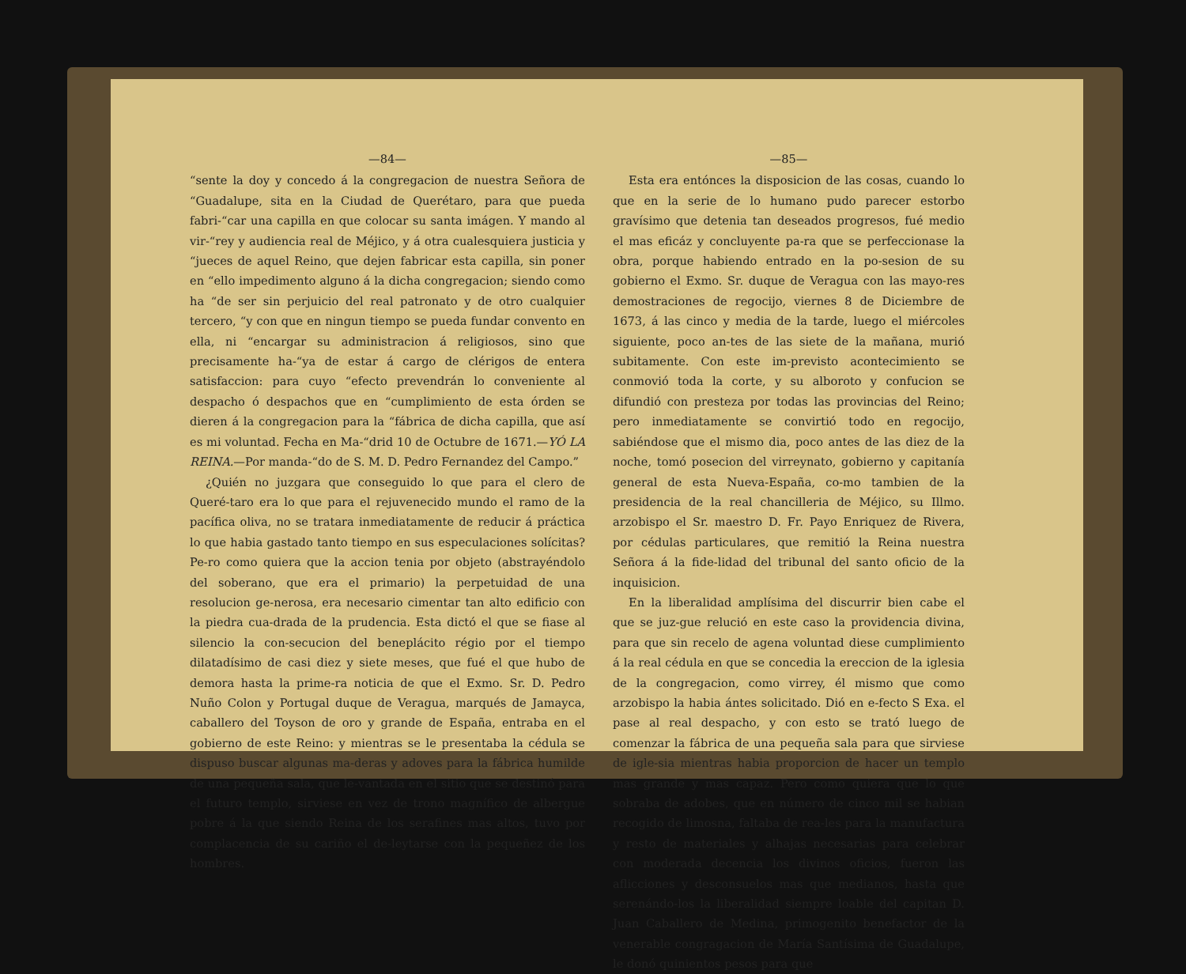—84—
“sente la doy y concedo á la congregacion de nuestra Señora de “Guadalupe, sita en la Ciudad de Querétaro, para que pueda fabri-“car una capilla en que colocar su santa imágen. Y mando al vir-“rey y audiencia real de Méjico, y á otra cualesquiera justicia y “jueces de aquel Reino, que dejen fabricar esta capilla, sin poner en “ello impedimento alguno á la dicha congregacion; siendo como ha “de ser sin perjuicio del real patronato y de otro cualquier tercero, “y con que en ningun tiempo se pueda fundar convento en ella, ni “encargar su administracion á religiosos, sino que precisamente ha-“ya de estar á cargo de clérigos de entera satisfaccion: para cuyo “efecto prevendrán lo conveniente al despacho ó despachos que en “cumplimiento de esta órden se dieren á la congregacion para la “fábrica de dicha capilla, que así es mi voluntad. Fecha en Ma-“drid 10 de Octubre de 1671.—YÓ LA REINA.—Por manda-“do de S. M. D. Pedro Fernandez del Campo.”
¿Quién no juzgara que conseguido lo que para el clero de Queré-taro era lo que para el rejuvenecido mundo el ramo de la pacífica oliva, no se tratara inmediatamente de reducir á práctica lo que habia gastado tanto tiempo en sus especulaciones solícitas? Pe-ro como quiera que la accion tenia por objeto (abstrayéndolo del soberano, que era el primario) la perpetuidad de una resolucion ge-nerosa, era necesario cimentar tan alto edificio con la piedra cua-drada de la prudencia. Esta dictó el que se fiase al silencio la con-secucion del beneplácito régio por el tiempo dilatadísimo de casi diez y siete meses, que fué el que hubo de demora hasta la prime-ra noticia de que el Exmo. Sr. D. Pedro Nuño Colon y Portugal duque de Veragua, marqués de Jamayca, caballero del Toyson de oro y grande de España, entraba en el gobierno de este Reino: y mientras se le presentaba la cédula se dispuso buscar algunas ma-deras y adoves para la fábrica humilde de una pequeña sala, que le-vantada en el sitio que se destinó para el futuro templo, sirviese en vez de trono magnífico de albergue pobre á la que siendo Reina de los serafines mas altos, tuvo por complacencia de su cariño el de-leytarse con la pequeñez de los hombres.
—85—
Esta era entónces la disposicion de las cosas, cuando lo que en la serie de lo humano pudo parecer estorbo gravísimo que detenia tan deseados progresos, fué medio el mas eficáz y concluyente pa-ra que se perfeccionase la obra, porque habiendo entrado en la po-sesion de su gobierno el Exmo. Sr. duque de Veragua con las mayo-res demostraciones de regocijo, viernes 8 de Diciembre de 1673, á las cinco y media de la tarde, luego el miércoles siguiente, poco an-tes de las siete de la mañana, murió subitamente. Con este im-previsto acontecimiento se conmovió toda la corte, y su alboroto y confucion se difundió con presteza por todas las provincias del Reino; pero inmediatamente se convirtió todo en regocijo, sabiéndose que el mismo dia, poco antes de las diez de la noche, tomó posecion del virreynato, gobierno y capitanía general de esta Nueva-España, co-mo tambien de la presidencia de la real chancilleria de Méjico, su Illmo. arzobispo el Sr. maestro D. Fr. Payo Enriquez de Rivera, por cédulas particulares, que remitió la Reina nuestra Señora á la fide-lidad del tribunal del santo oficio de la inquisicion.
En la liberalidad amplísima del discurrir bien cabe el que se juz-gue relució en este caso la providencia divina, para que sin recelo de agena voluntad diese cumplimiento á la real cédula en que se concedia la ereccion de la iglesia de la congregacion, como virrey, él mismo que como arzobispo la habia ántes solicitado. Dió en e-fecto S Exa. el pase al real despacho, y con esto se trató luego de comenzar la fábrica de una pequeña sala para que sirviese de igle-sia mientras habia proporcion de hacer un templo mas grande y mas capaz. Pero como quiera que lo que sobraba de adobes, que en número de cinco mil se habian recogido de limosna, faltaba de rea-les para la manufactura y resto de materiales y alhajas necesarias para celebrar con moderada decencia los divinos oficios, fueron las aflicciones y desconsuelos mas que medianos, hasta que serenándo-los la liberalidad siempre loable del capitan D. Juan Caballero de Medina, primogenito benefactor de la venerable congragacion de María Santísima de Guadalupe, le donó quinientos pesos para que